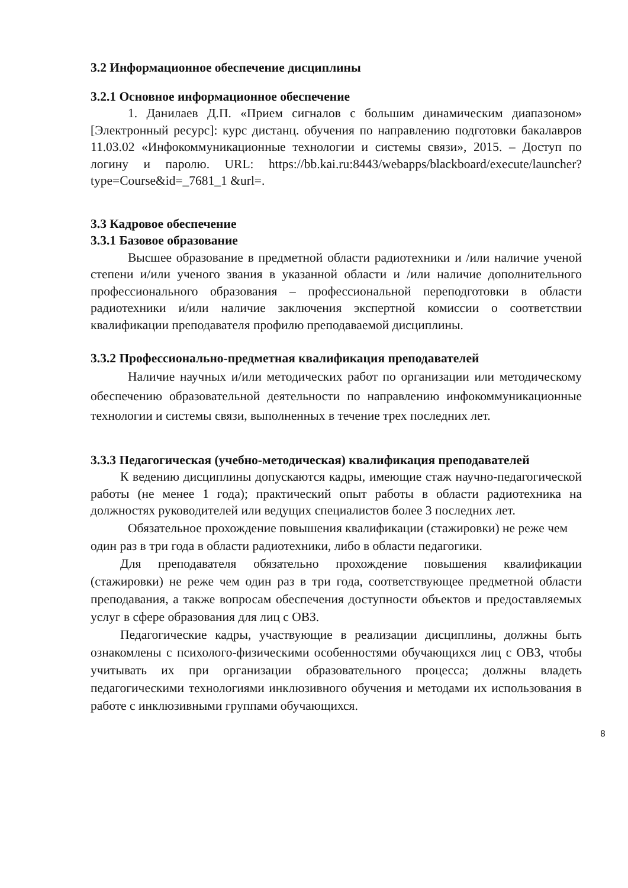3.2 Информационное обеспечение дисциплины
3.2.1 Основное информационное обеспечение
1. Данилаев Д.П. «Прием сигналов с большим динамическим диапазоном» [Электронный ресурс]: курс дистанц. обучения по направлению подготовки бакалавров 11.03.02 «Инфокоммуникационные технологии и системы связи», 2015. – Доступ по логину и паролю. URL: https://bb.kai.ru:8443/webapps/blackboard/execute/launcher?type=Course&id=_7681_1 &url=.
3.3 Кадровое обеспечение
3.3.1 Базовое образование
Высшее образование в предметной области радиотехники и /или наличие ученой степени и/или ученого звания в указанной области и /или наличие дополнительного профессионального образования – профессиональной переподготовки в области радиотехники и/или наличие заключения экспертной комиссии о соответствии квалификации преподавателя профилю преподаваемой дисциплины.
3.3.2 Профессионально-предметная квалификация преподавателей
Наличие научных и/или методических работ по организации или методическому обеспечению образовательной деятельности по направлению инфокоммуникационные технологии и системы связи, выполненных в течение трех последних лет.
3.3.3 Педагогическая (учебно-методическая) квалификация преподавателей
К ведению дисциплины допускаются кадры, имеющие стаж научно-педагогической работы (не менее 1 года); практический опыт работы в области радиотехника на должностях руководителей или ведущих специалистов более 3 последних лет.
Обязательное прохождение повышения квалификации (стажировки) не реже чем один раз в три года в области радиотехники, либо в области педагогики.
Для преподавателя обязательно прохождение повышения квалификации (стажировки) не реже чем один раз в три года, соответствующее предметной области преподавания, а также вопросам обеспечения доступности объектов и предоставляемых услуг в сфере образования для лиц с ОВЗ.
Педагогические кадры, участвующие в реализации дисциплины, должны быть ознакомлены с психолого-физическими особенностями обучающихся лиц с ОВЗ, чтобы учитывать их при организации образовательного процесса; должны владеть педагогическими технологиями инклюзивного обучения и методами их использования в работе с инклюзивными группами обучающихся.
8